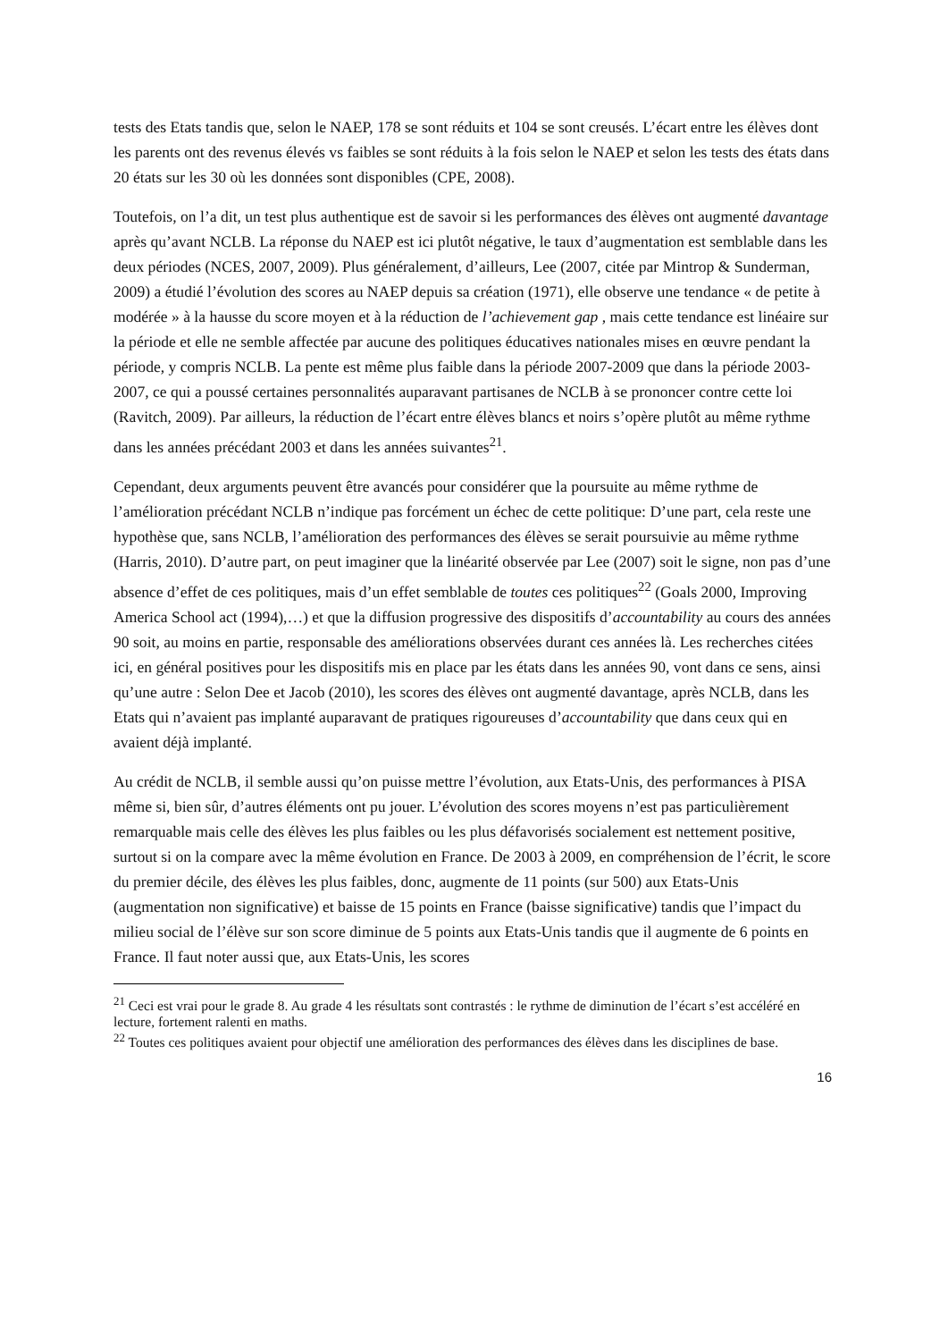tests des Etats tandis que, selon le NAEP, 178 se sont réduits et 104 se sont creusés. L’écart entre les élèves dont les parents ont des revenus élevés vs faibles se sont réduits à la fois selon le NAEP et selon les tests des états dans 20 états sur les 30 où les données sont disponibles (CPE, 2008).
Toutefois, on l’a dit, un test plus authentique est de savoir si les performances des élèves ont augmenté davantage après qu’avant NCLB. La réponse du NAEP est ici plutôt négative, le taux d’augmentation est semblable dans les deux périodes (NCES, 2007, 2009). Plus généralement, d’ailleurs, Lee (2007, citée par Mintrop & Sunderman, 2009) a étudié l’évolution des scores au NAEP depuis sa création (1971), elle observe une tendance « de petite à modérée » à la hausse du score moyen et à la réduction de l’achievement gap , mais cette tendance est linéaire sur la période et elle ne semble affectée par aucune des politiques éducatives nationales mises en œuvre pendant la période, y compris NCLB. La pente est même plus faible dans la période 2007-2009 que dans la période 2003- 2007, ce qui a poussé certaines personnalités auparavant partisanes de NCLB à se prononcer contre cette loi (Ravitch, 2009). Par ailleurs, la réduction de l’écart entre élèves blancs et noirs s’opère plutôt au même rythme dans les années précédant 2003 et dans les années suivantes<sup>21</sup>.
Cependant, deux arguments peuvent être avancés pour considérer que la poursuite au même rythme de l’amélioration précédant NCLB n’indique pas forcément un échec de cette politique: D’une part, cela reste une hypothèse que, sans NCLB, l’amélioration des performances des élèves se serait poursuivie au même rythme (Harris, 2010). D’autre part, on peut imaginer que la linéarité observée par Lee (2007) soit le signe, non pas d’une absence d’effet de ces politiques, mais d’un effet semblable de toutes ces politiques<sup>22</sup> (Goals 2000, Improving America School act (1994),…) et que la diffusion progressive des dispositifs d’accountability au cours des années 90 soit, au moins en partie, responsable des améliorations observées durant ces années là. Les recherches citées ici, en général positives pour les dispositifs mis en place par les états dans les années 90, vont dans ce sens, ainsi qu’une autre : Selon Dee et Jacob (2010), les scores des élèves ont augmenté davantage, après NCLB, dans les Etats qui n’avaient pas implanté auparavant de pratiques rigoureuses d’accountability que dans ceux qui en avaient déjà implanté.
Au crédit de NCLB, il semble aussi qu’on puisse mettre l’évolution, aux Etats-Unis, des performances à PISA même si, bien sûr, d’autres éléments ont pu jouer. L’évolution des scores moyens n’est pas particulièrement remarquable mais celle des élèves les plus faibles ou les plus défavorisés socialement est nettement positive, surtout si on la compare avec la même évolution en France. De 2003 à 2009, en compréhension de l’écrit, le score du premier décile, des élèves les plus faibles, donc, augmente de 11 points (sur 500) aux Etats-Unis (augmentation non significative) et baisse de 15 points en France (baisse significative) tandis que l’impact du milieu social de l’élève sur son score diminue de 5 points aux Etats-Unis tandis que il augmente de 6 points en France. Il faut noter aussi que, aux Etats-Unis, les scores
<sup>21</sup> Ceci est vrai pour le grade 8. Au grade 4 les résultats sont contrastés : le rythme de diminution de l’écart s’est accéléré en lecture, fortement ralenti en maths.
<sup>22</sup> Toutes ces politiques avaient pour objectif une amélioration des performances des élèves dans les disciplines de base.
16